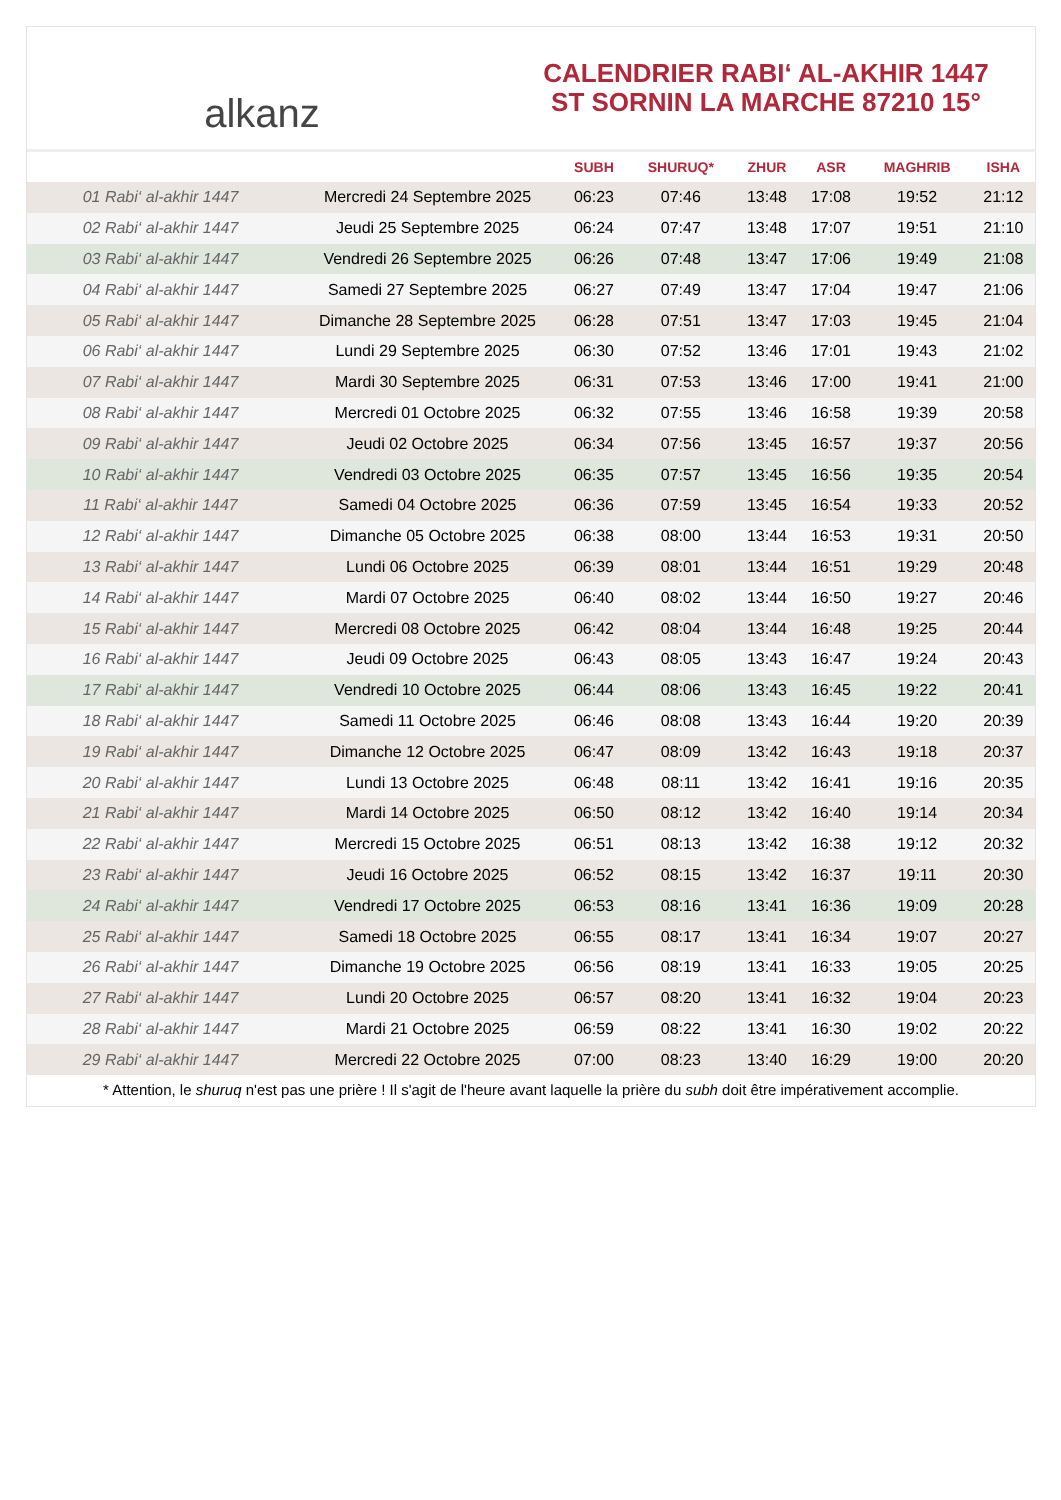alkanz
CALENDRIER RABI‘ AL-AKHIR 1447
ST SORNIN LA MARCHE 87210 15°
| | | SUBH | SHURUQ* | ZHUR | ASR | MAGHRIB | ISHA |
| --- | --- | --- | --- | --- | --- | --- | --- |
| 01 Rabi‘ al-akhir 1447 | Mercredi 24 Septembre 2025 | 06:23 | 07:46 | 13:48 | 17:08 | 19:52 | 21:12 |
| 02 Rabi‘ al-akhir 1447 | Jeudi 25 Septembre 2025 | 06:24 | 07:47 | 13:48 | 17:07 | 19:51 | 21:10 |
| 03 Rabi‘ al-akhir 1447 | Vendredi 26 Septembre 2025 | 06:26 | 07:48 | 13:47 | 17:06 | 19:49 | 21:08 |
| 04 Rabi‘ al-akhir 1447 | Samedi 27 Septembre 2025 | 06:27 | 07:49 | 13:47 | 17:04 | 19:47 | 21:06 |
| 05 Rabi‘ al-akhir 1447 | Dimanche 28 Septembre 2025 | 06:28 | 07:51 | 13:47 | 17:03 | 19:45 | 21:04 |
| 06 Rabi‘ al-akhir 1447 | Lundi 29 Septembre 2025 | 06:30 | 07:52 | 13:46 | 17:01 | 19:43 | 21:02 |
| 07 Rabi‘ al-akhir 1447 | Mardi 30 Septembre 2025 | 06:31 | 07:53 | 13:46 | 17:00 | 19:41 | 21:00 |
| 08 Rabi‘ al-akhir 1447 | Mercredi 01 Octobre 2025 | 06:32 | 07:55 | 13:46 | 16:58 | 19:39 | 20:58 |
| 09 Rabi‘ al-akhir 1447 | Jeudi 02 Octobre 2025 | 06:34 | 07:56 | 13:45 | 16:57 | 19:37 | 20:56 |
| 10 Rabi‘ al-akhir 1447 | Vendredi 03 Octobre 2025 | 06:35 | 07:57 | 13:45 | 16:56 | 19:35 | 20:54 |
| 11 Rabi‘ al-akhir 1447 | Samedi 04 Octobre 2025 | 06:36 | 07:59 | 13:45 | 16:54 | 19:33 | 20:52 |
| 12 Rabi‘ al-akhir 1447 | Dimanche 05 Octobre 2025 | 06:38 | 08:00 | 13:44 | 16:53 | 19:31 | 20:50 |
| 13 Rabi‘ al-akhir 1447 | Lundi 06 Octobre 2025 | 06:39 | 08:01 | 13:44 | 16:51 | 19:29 | 20:48 |
| 14 Rabi‘ al-akhir 1447 | Mardi 07 Octobre 2025 | 06:40 | 08:02 | 13:44 | 16:50 | 19:27 | 20:46 |
| 15 Rabi‘ al-akhir 1447 | Mercredi 08 Octobre 2025 | 06:42 | 08:04 | 13:44 | 16:48 | 19:25 | 20:44 |
| 16 Rabi‘ al-akhir 1447 | Jeudi 09 Octobre 2025 | 06:43 | 08:05 | 13:43 | 16:47 | 19:24 | 20:43 |
| 17 Rabi‘ al-akhir 1447 | Vendredi 10 Octobre 2025 | 06:44 | 08:06 | 13:43 | 16:45 | 19:22 | 20:41 |
| 18 Rabi‘ al-akhir 1447 | Samedi 11 Octobre 2025 | 06:46 | 08:08 | 13:43 | 16:44 | 19:20 | 20:39 |
| 19 Rabi‘ al-akhir 1447 | Dimanche 12 Octobre 2025 | 06:47 | 08:09 | 13:42 | 16:43 | 19:18 | 20:37 |
| 20 Rabi‘ al-akhir 1447 | Lundi 13 Octobre 2025 | 06:48 | 08:11 | 13:42 | 16:41 | 19:16 | 20:35 |
| 21 Rabi‘ al-akhir 1447 | Mardi 14 Octobre 2025 | 06:50 | 08:12 | 13:42 | 16:40 | 19:14 | 20:34 |
| 22 Rabi‘ al-akhir 1447 | Mercredi 15 Octobre 2025 | 06:51 | 08:13 | 13:42 | 16:38 | 19:12 | 20:32 |
| 23 Rabi‘ al-akhir 1447 | Jeudi 16 Octobre 2025 | 06:52 | 08:15 | 13:42 | 16:37 | 19:11 | 20:30 |
| 24 Rabi‘ al-akhir 1447 | Vendredi 17 Octobre 2025 | 06:53 | 08:16 | 13:41 | 16:36 | 19:09 | 20:28 |
| 25 Rabi‘ al-akhir 1447 | Samedi 18 Octobre 2025 | 06:55 | 08:17 | 13:41 | 16:34 | 19:07 | 20:27 |
| 26 Rabi‘ al-akhir 1447 | Dimanche 19 Octobre 2025 | 06:56 | 08:19 | 13:41 | 16:33 | 19:05 | 20:25 |
| 27 Rabi‘ al-akhir 1447 | Lundi 20 Octobre 2025 | 06:57 | 08:20 | 13:41 | 16:32 | 19:04 | 20:23 |
| 28 Rabi‘ al-akhir 1447 | Mardi 21 Octobre 2025 | 06:59 | 08:22 | 13:41 | 16:30 | 19:02 | 20:22 |
| 29 Rabi‘ al-akhir 1447 | Mercredi 22 Octobre 2025 | 07:00 | 08:23 | 13:40 | 16:29 | 19:00 | 20:20 |
* Attention, le shuruq n'est pas une prière ! Il s'agit de l'heure avant laquelle la prière du subh doit être impérativement accomplie.